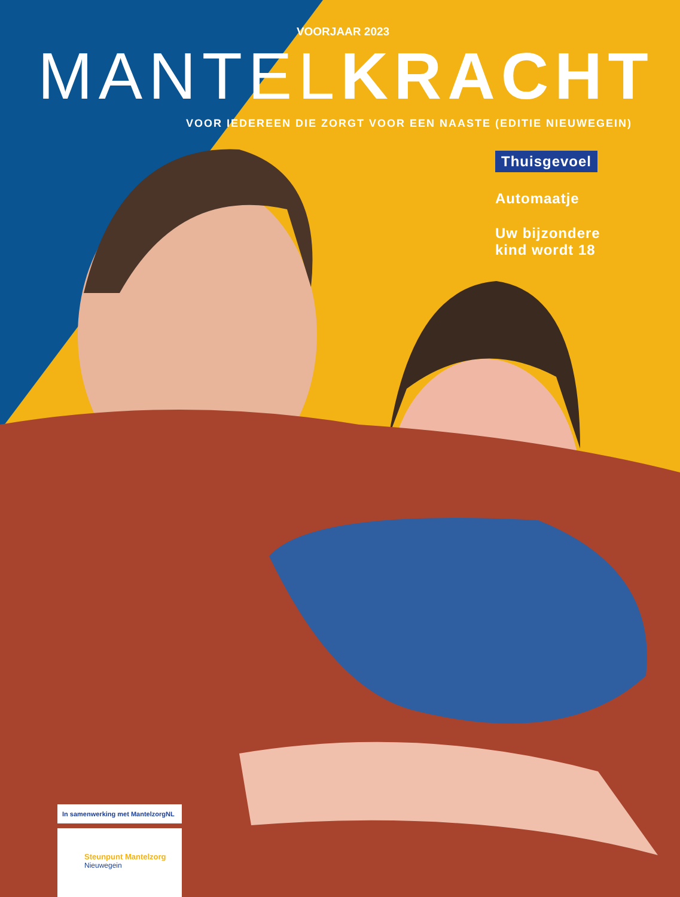VOORJAAR 2023
MANTEL KRACHT
VOOR IEDEREEN DIE ZORGT VOOR EEN NAASTE (EDITIE NIEUWEGEIN)
Thuisgevoel
Automaatje
Uw bijzondere
kind wordt 18
In samenwerking met MantelzorgNL
Steunpunt Mantelzorg
Nieuwegein